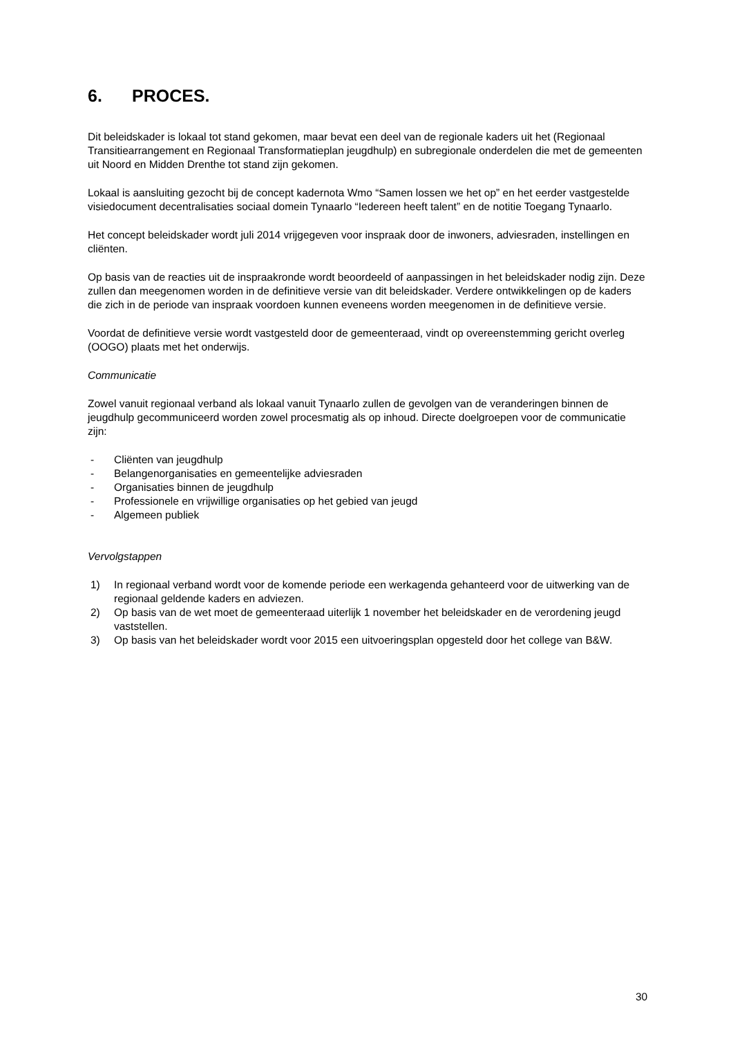6. PROCES.
Dit beleidskader is lokaal tot stand gekomen, maar bevat een deel van de regionale kaders uit het (Regionaal Transitiearrangement en Regionaal Transformatieplan jeugdhulp) en subregionale onderdelen die met de gemeenten uit Noord en Midden Drenthe tot stand zijn gekomen.
Lokaal is aansluiting gezocht bij de concept kadernota Wmo “Samen lossen we het op” en het eerder vastgestelde visiedocument decentralisaties sociaal domein Tynaarlo “Iedereen heeft talent” en de notitie Toegang Tynaarlo.
Het concept beleidskader wordt juli 2014 vrijgegeven voor inspraak door de inwoners, adviesraden, instellingen en cliënten.
Op basis van de reacties uit de inspraakronde wordt beoordeeld of aanpassingen in het beleidskader nodig zijn. Deze zullen dan meegenomen worden in de definitieve versie van dit beleidskader. Verdere ontwikkelingen op de kaders die zich in de periode van inspraak voordoen kunnen eveneens worden meegenomen in de definitieve versie.
Voordat de definitieve versie wordt vastgesteld door de gemeenteraad, vindt op overeenstemming gericht overleg (OOGO) plaats met het onderwijs.
Communicatie
Zowel vanuit regionaal verband als lokaal vanuit Tynaarlo zullen de gevolgen van de veranderingen binnen de jeugdhulp gecommuniceerd worden zowel procesmatig als op inhoud. Directe doelgroepen voor de communicatie zijn:
- Cliënten van jeugdhulp
- Belangenorganisaties en gemeentelijke adviesraden
- Organisaties binnen de jeugdhulp
- Professionele en vrijwillige organisaties op het gebied van jeugd
- Algemeen publiek
Vervolgstappen
1) In regionaal verband wordt voor de komende periode een werkagenda gehanteerd voor de uitwerking van de regionaal geldende kaders en adviezen.
2) Op basis van de wet moet de gemeenteraad uiterlijk 1 november het beleidskader en de verordening jeugd vaststellen.
3) Op basis van het beleidskader wordt voor 2015 een uitvoeringsplan opgesteld door het college van B&W.
30